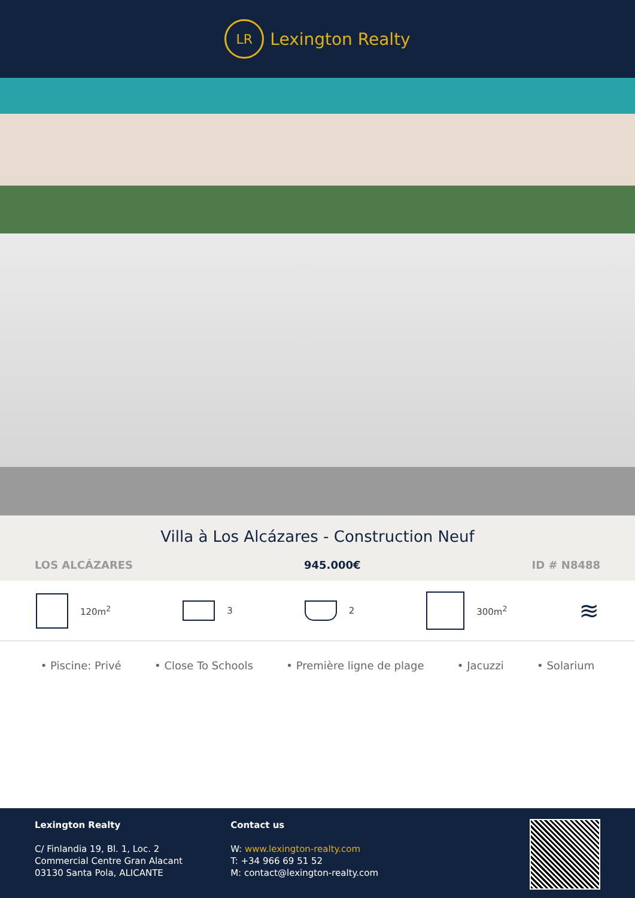LR
Lexington Realty
Villa à Los Alcázares - Construction Neuf
LOS ALCÁZARES 945.000€ ID # N8488
120m<sup>2</sup> 3 2 300m<sup>2</sup>
≋
• Piscine: Privé • Close To Schools • Première ligne de plage • Jacuzzi • Solarium
Lexington Realty
C/ Finlandia 19, Bl. 1, Loc. 2
Commercial Centre Gran Alacant
03130 Santa Pola, ALICANTE
Contact us
W: www.lexington-realty.com
T: +34 966 69 51 52
M: contact@lexington-realty.com